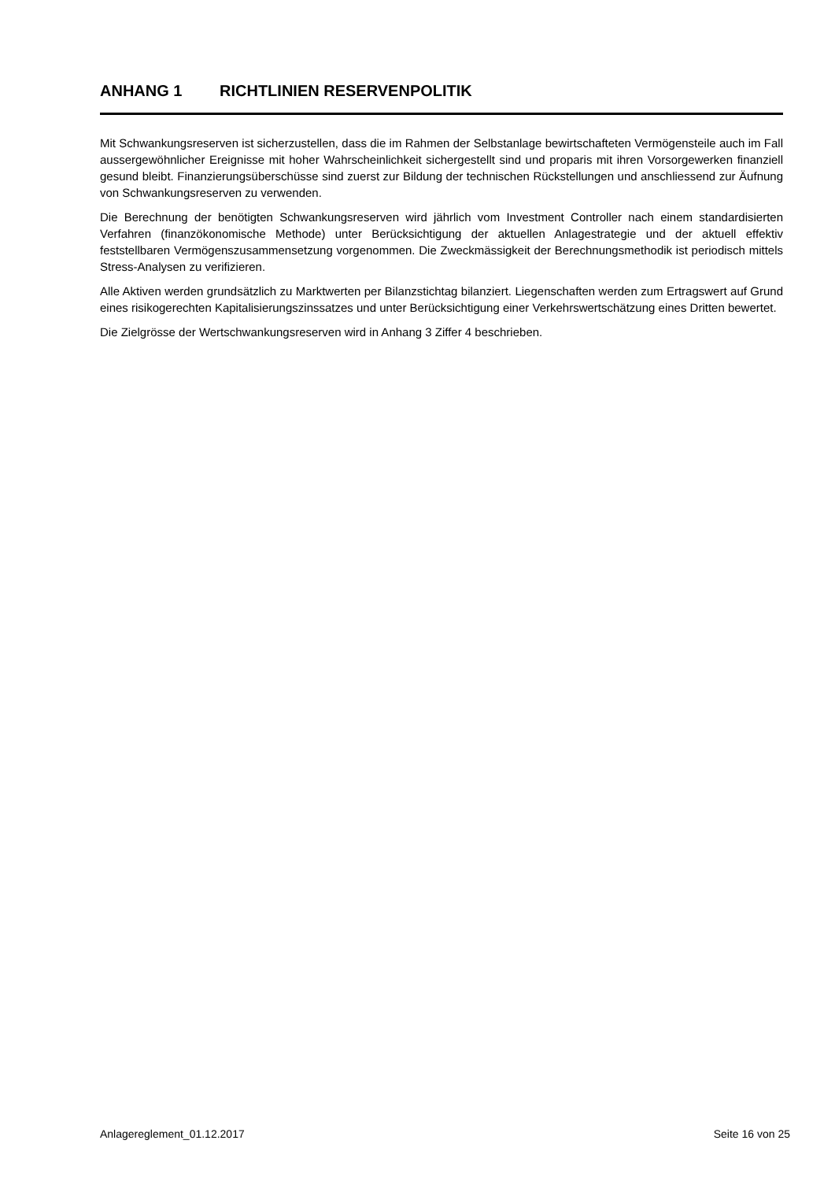ANHANG 1 RICHTLINIEN RESERVENPOLITIK
Mit Schwankungsreserven ist sicherzustellen, dass die im Rahmen der Selbstanlage bewirtschafteten Vermögensteile auch im Fall aussergewöhnlicher Ereignisse mit hoher Wahrscheinlichkeit sichergestellt sind und proparis mit ihren Vorsorgewerken finanziell gesund bleibt. Finanzierungsüberschüsse sind zuerst zur Bildung der technischen Rückstellungen und anschliessend zur Äufnung von Schwankungsreserven zu verwenden.
Die Berechnung der benötigten Schwankungsreserven wird jährlich vom Investment Controller nach einem standardisierten Verfahren (finanzökonomische Methode) unter Berücksichtigung der aktuellen Anlagestrategie und der aktuell effektiv feststellbaren Vermögenszusammensetzung vorgenommen. Die Zweckmässigkeit der Berechnungsmethodik ist periodisch mittels Stress-Analysen zu verifizieren.
Alle Aktiven werden grundsätzlich zu Marktwerten per Bilanzstichtag bilanziert. Liegenschaften werden zum Ertragswert auf Grund eines risikogerechten Kapitalisierungszinssatzes und unter Berücksichtigung einer Verkehrswertschätzung eines Dritten bewertet.
Die Zielgrösse der Wertschwankungsreserven wird in Anhang 3 Ziffer 4 beschrieben.
Anlagereglement_01.12.2017 Seite 16 von 25